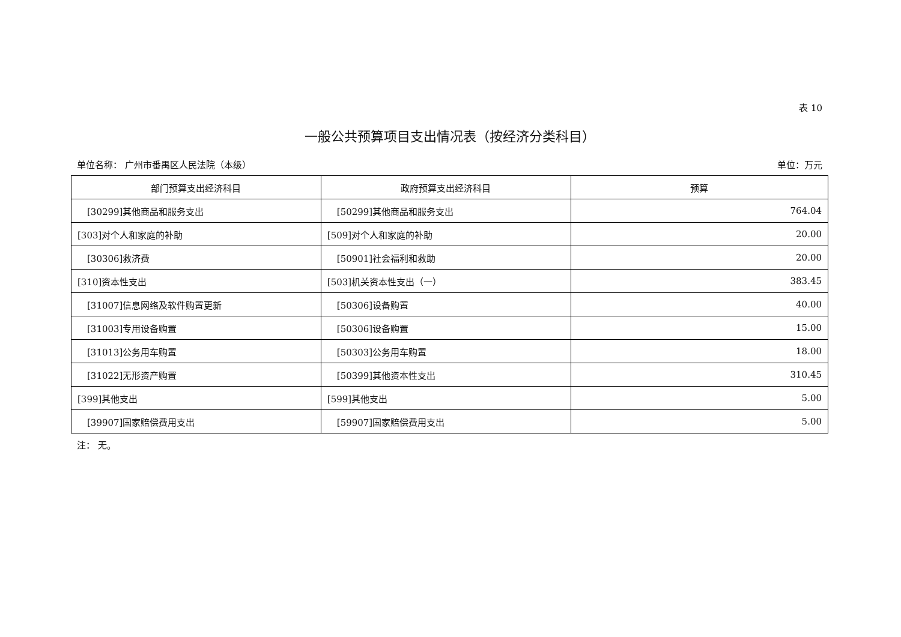表 10
一般公共预算项目支出情况表（按经济分类科目）
单位名称： 广州市番禺区人民法院（本级） 单位：万元
| 部门预算支出经济科目 | 政府预算支出经济科目 | 预算 |
| --- | --- | --- |
| [30299]其他商品和服务支出 | [50299]其他商品和服务支出 | 764.04 |
| [303]对个人和家庭的补助 | [509]对个人和家庭的补助 | 20.00 |
| [30306]救济费 | [50901]社会福利和救助 | 20.00 |
| [310]资本性支出 | [503]机关资本性支出（一） | 383.45 |
| [31007]信息网络及软件购置更新 | [50306]设备购置 | 40.00 |
| [31003]专用设备购置 | [50306]设备购置 | 15.00 |
| [31013]公务用车购置 | [50303]公务用车购置 | 18.00 |
| [31022]无形资产购置 | [50399]其他资本性支出 | 310.45 |
| [399]其他支出 | [599]其他支出 | 5.00 |
| [39907]国家赔偿费用支出 | [59907]国家赔偿费用支出 | 5.00 |
注： 无。